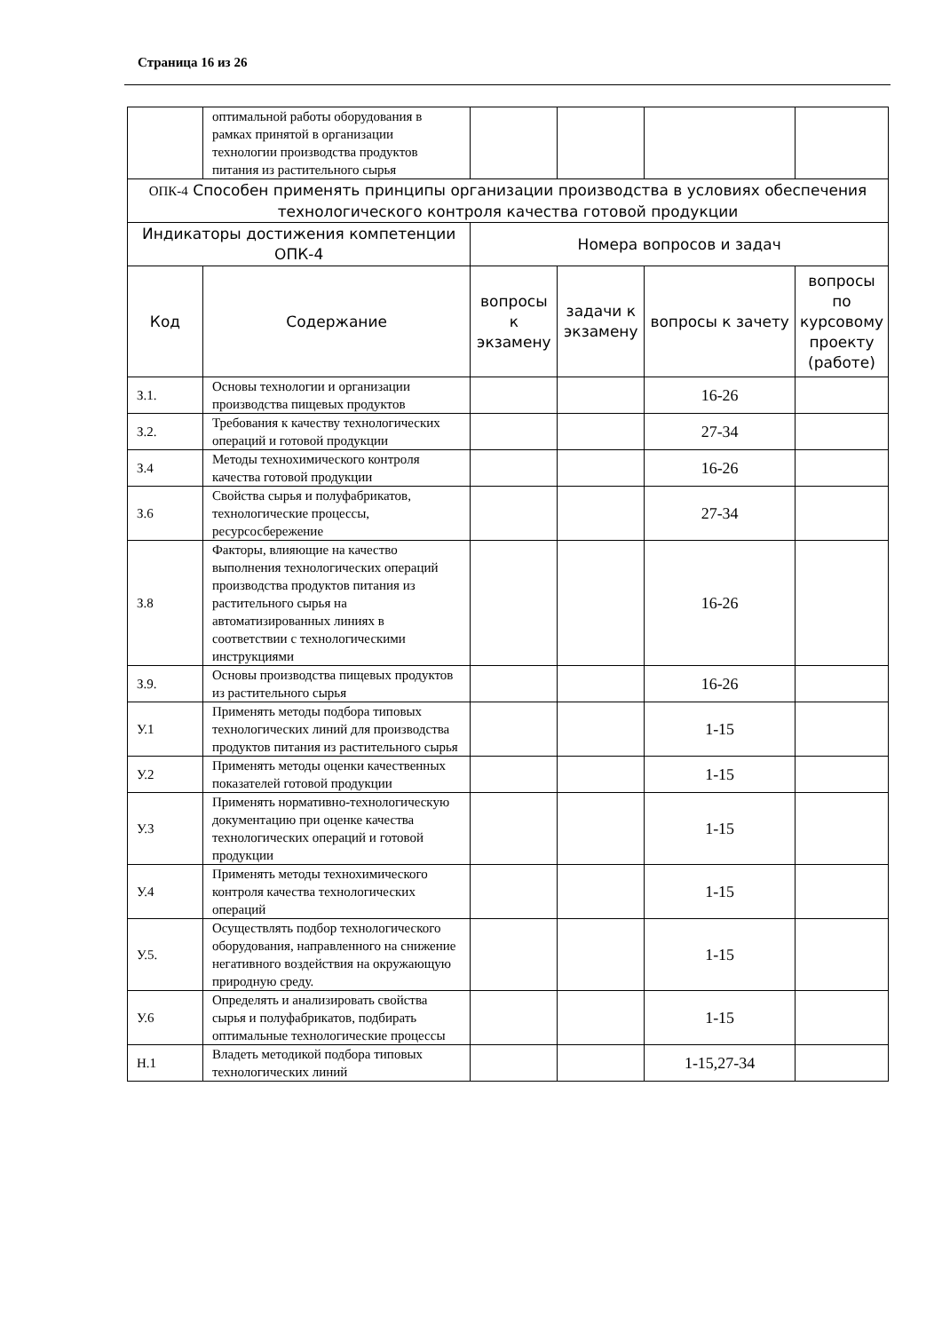Страница 16 из 26
| | оптимальной работы оборудования в рамках принятой в организации технологии производства продуктов питания из растительного сырья | | | | |
| ОПК-4 Способен применять принципы организации производства в условиях обеспечения технологического контроля качества готовой продукции | | | | | |
| Индикаторы достижения компетенции ОПК-4 | | Номера вопросов и задач | | | |
| Код | Содержание | вопросы к экзамену | задачи к экзамену | вопросы к зачету | вопросы по курсовому проекту (работе) |
| З.1. | Основы технологии и организации производства пищевых продуктов | | | 16-26 | |
| З.2. | Требования к качеству технологических операций и готовой продукции | | | 27-34 | |
| З.4 | Методы технохимического контроля качества готовой продукции | | | 16-26 | |
| З.6 | Свойства сырья и полуфабрикатов, технологические процессы, ресурсосбережение | | | 27-34 | |
| З.8 | Факторы, влияющие на качество выполнения технологических операций производства продуктов питания из растительного сырья на автоматизированных линиях в соответствии с технологическими инструкциями | | | 16-26 | |
| З.9. | Основы производства пищевых продуктов из растительного сырья | | | 16-26 | |
| У.1 | Применять методы подбора типовых технологических линий для производства продуктов питания из растительного сырья | | | 1-15 | |
| У.2 | Применять методы оценки качественных показателей готовой продукции | | | 1-15 | |
| У.3 | Применять нормативно-технологическую документацию при оценке качества технологических операций и готовой продукции | | | 1-15 | |
| У.4 | Применять методы технохимического контроля качества технологических операций | | | 1-15 | |
| У.5. | Осуществлять подбор технологического оборудования, направленного на снижение негативного воздействия на окружающую природную среду. | | | 1-15 | |
| У.6 | Определять и анализировать свойства сырья и полуфабрикатов, подбирать оптимальные технологические процессы | | | 1-15 | |
| Н.1 | Владеть методикой подбора типовых технологических линий | | | 1-15,27-34 | |